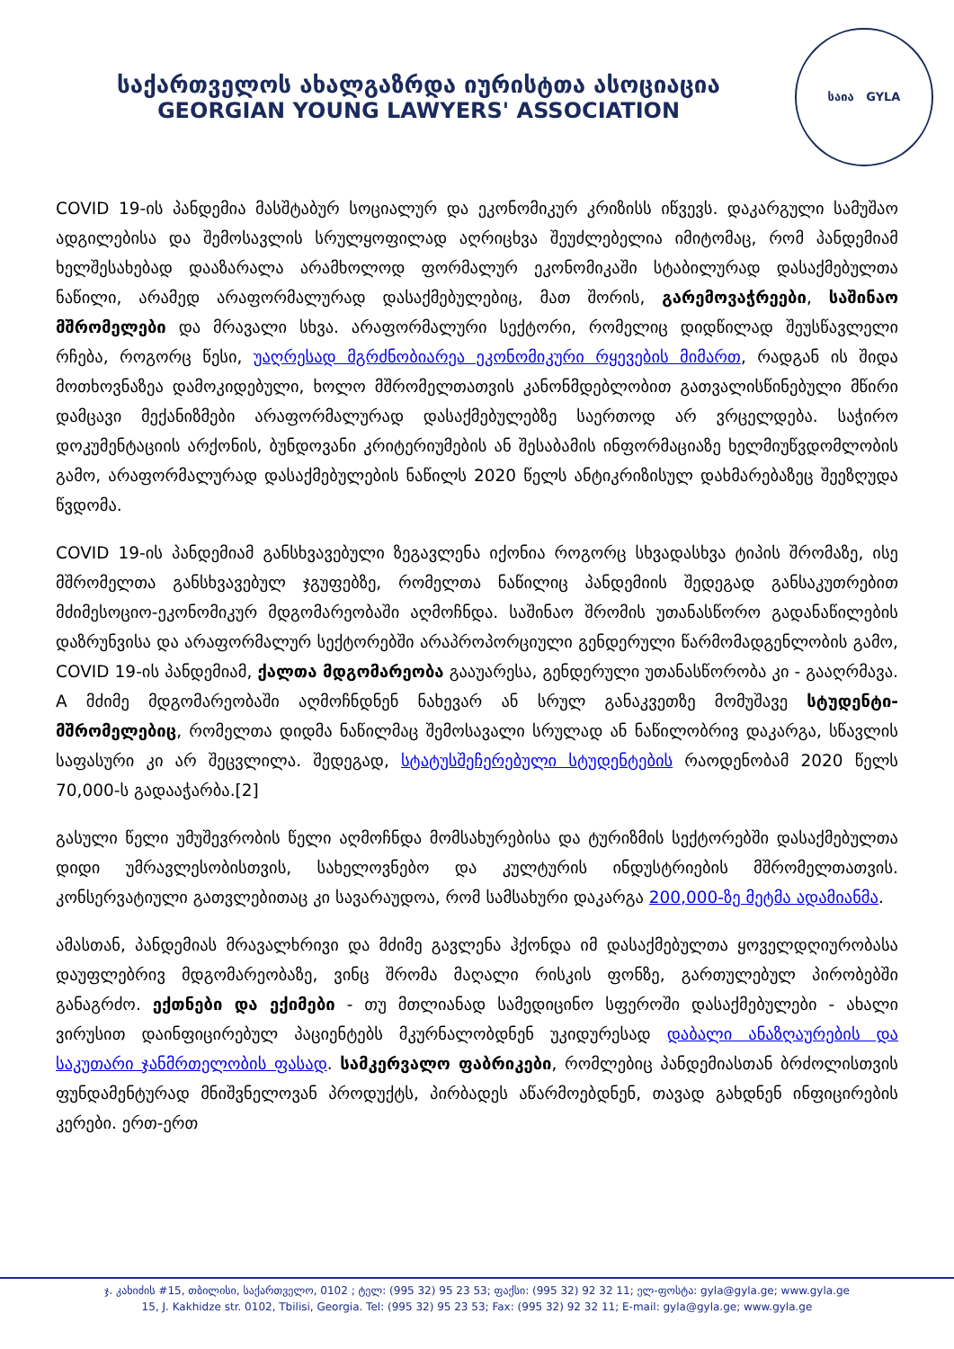საქართველოს ახალგაზრდა იურისტთა ასოციაცია
GEORGIAN YOUNG LAWYERS' ASSOCIATION
საია GYLA
COVID 19-ის პანდემია მასშტაბურ სოციალურ და ეკონომიკურ კრიზისს იწვევს. დაკარგული სამუშაო ადგილებისა და შემოსავლის სრულყოფილად აღრიცხვა შეუძლებელია იმიტომაც, რომ პანდემიამ ხელშესახებად დააზარალა არამხოლოდ ფორმალურ ეკონომიკაში სტაბილურად დასაქმებულთა ნაწილი, არამედ არაფორმალურად დასაქმებულებიც, მათ შორის, გარემოვაჭრეები, საშინაო მშრომელები და მრავალი სხვა. არაფორმალური სექტორი, რომელიც დიდწილად შეუსწავლელი რჩება, როგორც წესი, უაღრესად მგრძნობიარეა ეკონომიკური რყევების მიმართ, რადგან ის შიდა მოთხოვნაზეა დამოკიდებული, ხოლო მშრომელთათვის კანონმდებლობით გათვალისწინებული მწირი დამცავი მექანიზმები არაფორმალურად დასაქმებულებზე საერთოდ არ ვრცელდება. საჭირო დოკუმენტაციის არქონის, ბუნდოვანი კრიტერიუმების ან შესაბამის ინფორმაციაზე ხელმიუწვდომლობის გამო, არაფორმალურად დასაქმებულების ნაწილს 2020 წელს ანტიკრიზისულ დახმარებაზეც შეეზღუდა წვდომა.
COVID 19-ის პანდემიამ განსხვავებული ზეგავლენა იქონია როგორც სხვადასხვა ტიპის შრომაზე, ისე მშრომელთა განსხვავებულ ჯგუფებზე, რომელთა ნაწილიც პანდემიის შედეგად განსაკუთრებით მძიმესოციო-ეკონომიკურ მდგომარეობაში აღმოჩნდა. საშინაო შრომის უთანასწორო გადანაწილების დაზრუნვისა და არაფორმალურ სექტორებში არაპროპორციული გენდერული წარმომადგენლობის გამო, COVID 19-ის პანდემიამ, ქალთა მდგომარეობა გააუარესა, გენდერული უთანასწორობა კი - გააღრმავა. A მძიმე მდგომარეობაში აღმოჩნდნენ ნახევარ ან სრულ განაკვეთზე მომუშავე სტუდენტი-მშრომელებიც, რომელთა დიდმა ნაწილმაც შემოსავალი სრულად ან ნაწილობრივ დაკარგა, სწავლის საფასური კი არ შეცვლილა. შედეგად, სტატუსშეჩერებული სტუდენტების რაოდენობამ 2020 წელს 70,000-ს გადააჭარბა.[2]
გასული წელი უმუშევრობის წელი აღმოჩნდა მომსახურებისა და ტურიზმის სექტორებში დასაქმებულთა დიდი უმრავლესობისთვის, სახელოვნებო და კულტურის ინდუსტრიების მშრომელთათვის. კონსერვატიული გათვლებითაც კი სავარაუდოა, რომ სამსახური დაკარგა 200,000-ზე მეტმა ადამიანმა.
ამასთან, პანდემიას მრავალხრივი და მძიმე გავლენა ჰქონდა იმ დასაქმებულთა ყოველდღიურობასა დაუფლებრივ მდგომარეობაზე, ვინც შრომა მაღალი რისკის ფონზე, გართულებულ პირობებში განაგრძო. ექთნები და ექიმები - თუ მთლიანად სამედიცინო სფეროში დასაქმებულები - ახალი ვირუსით დაინფიცირებულ პაციენტებს მკურნალობდნენ უკიდურესად დაბალი ანაზღაურების და საკუთარი ჯანმრთელობის ფასად. სამკერვალო ფაბრიკები, რომლებიც პანდემიასთან ბრძოლისთვის ფუნდამენტურად მნიშვნელოვან პროდუქტს, პირბადეს აწარმოებდნენ, თავად გახდნენ ინფიცირების კერები. ერთ-ერთ
ჯ. კახიძის #15, თბილისი, საქართველო, 0102 ; ტელ: (995 32) 95 23 53; ფაქსი: (995 32) 92 32 11; ელ-ფოსტა: gyla@gyla.ge; www.gyla.ge
15, J. Kakhidze str. 0102, Tbilisi, Georgia. Tel: (995 32) 95 23 53; Fax: (995 32) 92 32 11; E-mail: gyla@gyla.ge; www.gyla.ge